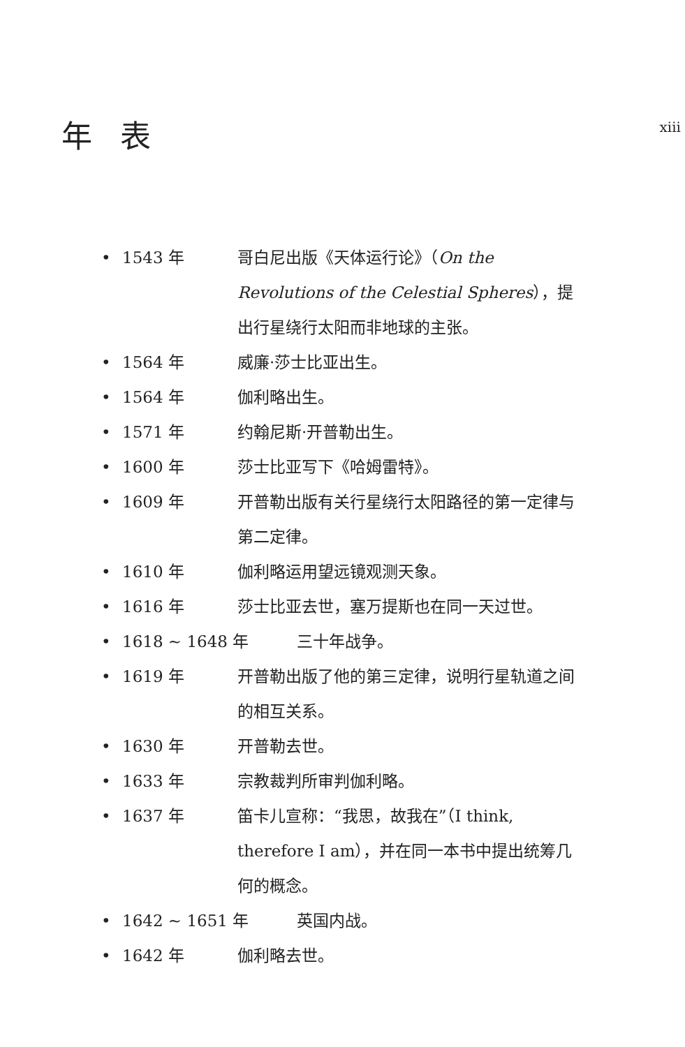年表
xiii
• 1543 年 哥白尼出版《天体运行论》（On the Revolutions of the Celestial Spheres），提出行星绕行太阳而非地球的主张。
• 1564 年 威廉·莎士比亚出生。
• 1564 年 伽利略出生。
• 1571 年 约翰尼斯·开普勒出生。
• 1600 年 莎士比亚写下《哈姆雷特》。
• 1609 年 开普勒出版有关行星绕行太阳路径的第一定律与第二定律。
• 1610 年 伽利略运用望远镜观测天象。
• 1616 年 莎士比亚去世，塞万提斯也在同一天过世。
• 1618 ~ 1648 年 三十年战争。
• 1619 年 开普勒出版了他的第三定律，说明行星轨道之间的相互关系。
• 1630 年 开普勒去世。
• 1633 年 宗教裁判所审判伽利略。
• 1637 年 笛卡儿宣称：“我思，故我在”（I think, therefore I am），并在同一本书中提出统筹几何的概念。
• 1642 ~ 1651 年 英国内战。
• 1642 年 伽利略去世。